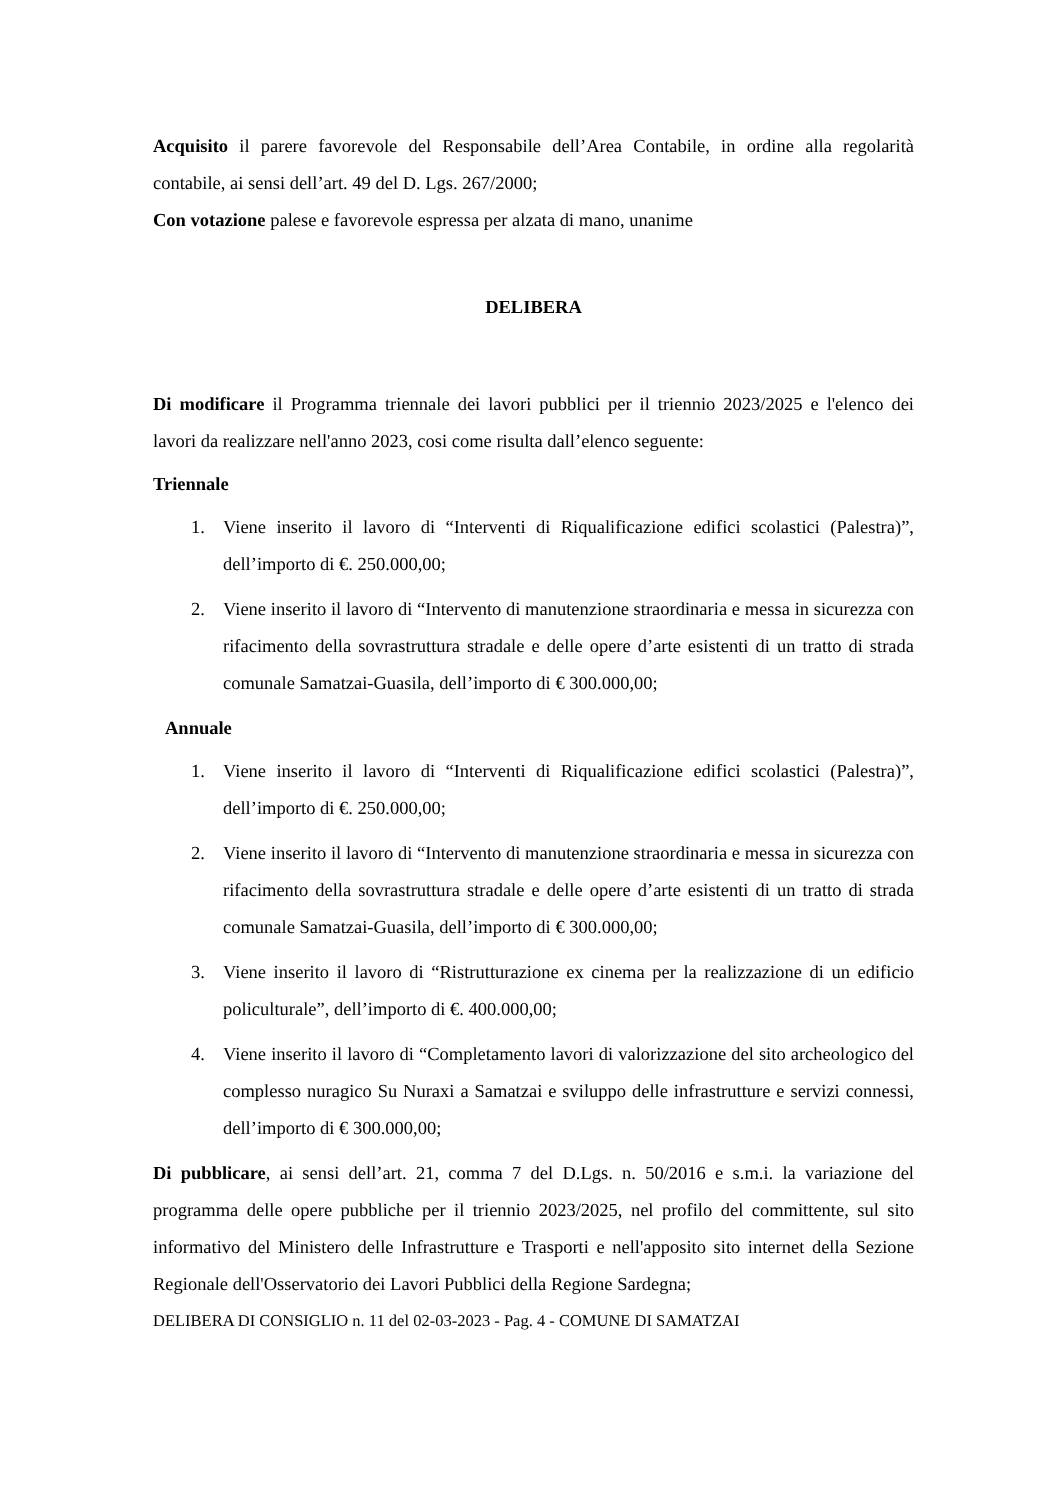Acquisito il parere favorevole del Responsabile dell’Area Contabile, in ordine alla regolarità contabile, ai sensi dell’art. 49 del D. Lgs. 267/2000;
Con votazione palese e favorevole espressa per alzata di mano, unanime
DELIBERA
Di modificare il Programma triennale dei lavori pubblici per il triennio 2023/2025 e l'elenco dei lavori da realizzare nell'anno 2023, cosi come risulta dall’elenco seguente:
Triennale
1. Viene inserito il lavoro di “Interventi di Riqualificazione edifici scolastici (Palestra)”, dell’importo di €. 250.000,00;
2. Viene inserito il lavoro di “Intervento di manutenzione straordinaria e messa in sicurezza con rifacimento della sovrastruttura stradale e delle opere d’arte esistenti di un tratto di strada comunale Samatzai-Guasila, dell’importo di € 300.000,00;
Annuale
1. Viene inserito il lavoro di “Interventi di Riqualificazione edifici scolastici (Palestra)”, dell’importo di €. 250.000,00;
2. Viene inserito il lavoro di “Intervento di manutenzione straordinaria e messa in sicurezza con rifacimento della sovrastruttura stradale e delle opere d’arte esistenti di un tratto di strada comunale Samatzai-Guasila, dell’importo di € 300.000,00;
3. Viene inserito il lavoro di “Ristrutturazione ex cinema per la realizzazione di un edificio policulturale”, dell’importo di €. 400.000,00;
4. Viene inserito il lavoro di “Completamento lavori di valorizzazione del sito archeologico del complesso nuragico Su Nuraxi a Samatzai e sviluppo delle infrastrutture e servizi connessi, dell’importo di € 300.000,00;
Di pubblicare, ai sensi dell’art. 21, comma 7 del D.Lgs. n. 50/2016 e s.m.i. la variazione del programma delle opere pubbliche per il triennio 2023/2025, nel profilo del committente, sul sito informativo del Ministero delle Infrastrutture e Trasporti e nell'apposito sito internet della Sezione Regionale dell'Osservatorio dei Lavori Pubblici della Regione Sardegna;
DELIBERA DI CONSIGLIO n. 11 del 02-03-2023 - Pag. 4 - COMUNE DI SAMATZAI